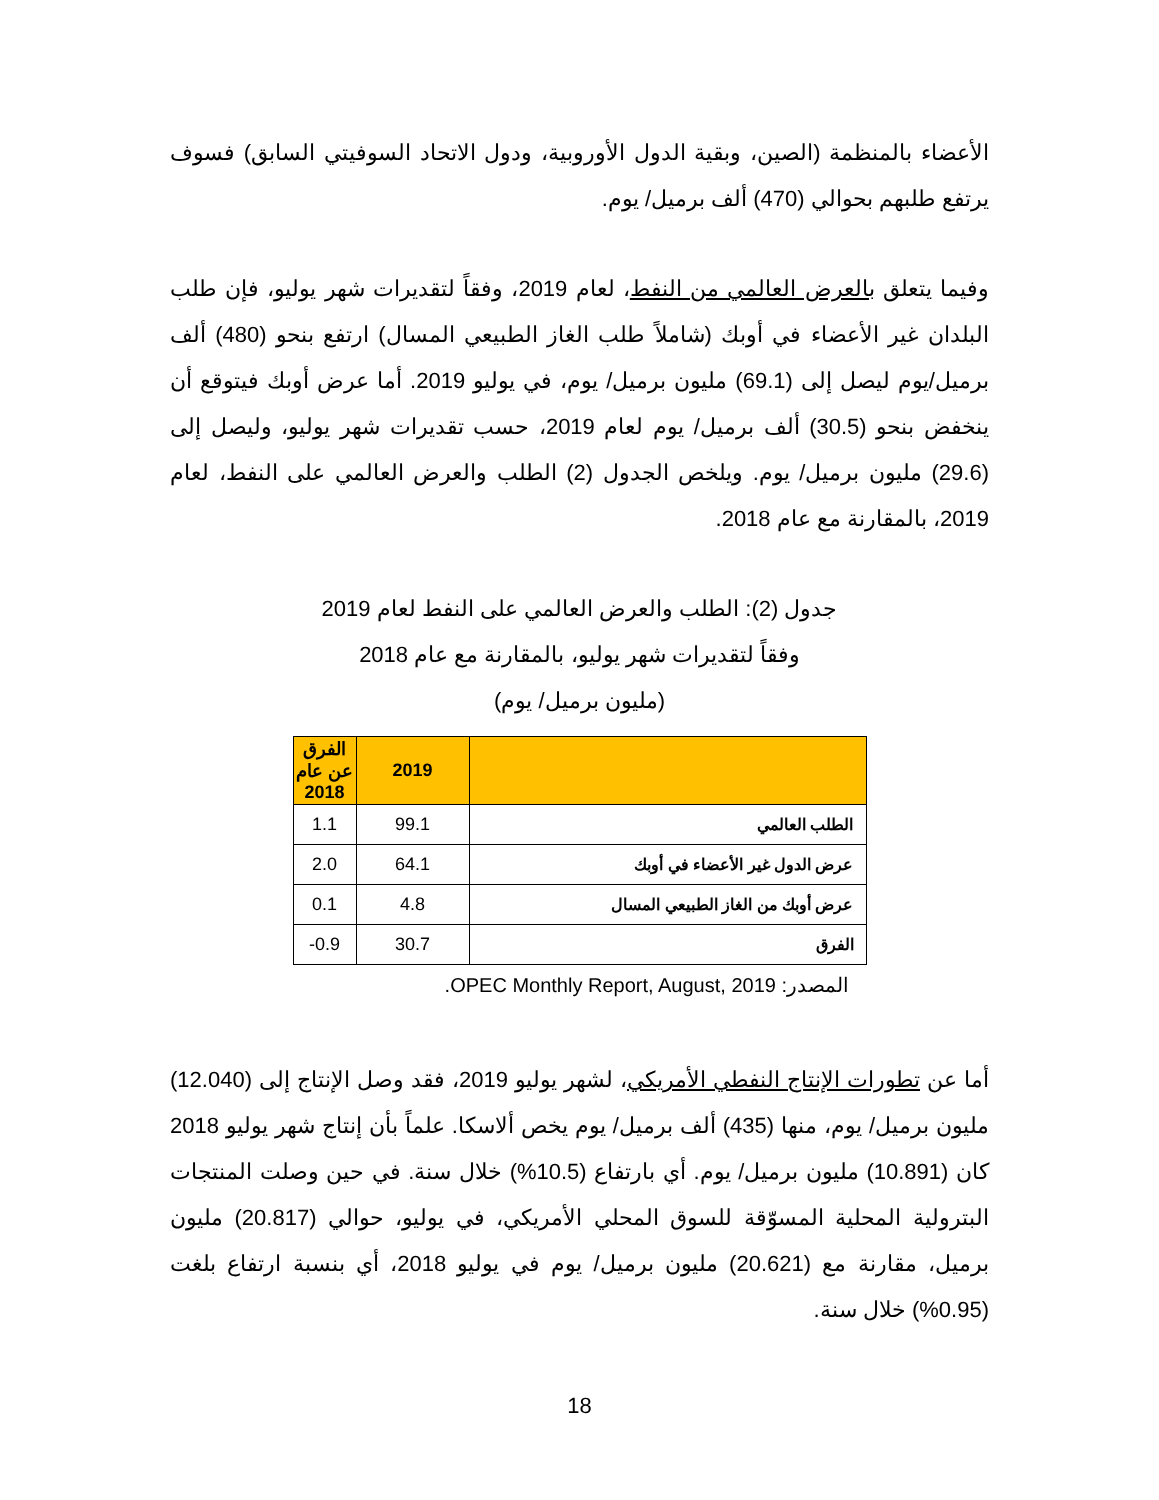الأعضاء بالمنظمة (الصين، وبقية الدول الأوروبية، ودول الاتحاد السوفيتي السابق) فسوف يرتفع طلبهم بحوالي (470) ألف برميل/ يوم.
وفيما يتعلق بالعرض العالمي من النفط، لعام 2019، وفقاً لتقديرات شهر يوليو، فإن طلب البلدان غير الأعضاء في أوبك (شاملاً طلب الغاز الطبيعي المسال) ارتفع بنحو (480) ألف برميل/يوم ليصل إلى (69.1) مليون برميل/ يوم، في يوليو 2019. أما عرض أوبك فيتوقع أن ينخفض بنحو (30.5) ألف برميل/ يوم لعام 2019، حسب تقديرات شهر يوليو، وليصل إلى (29.6) مليون برميل/ يوم. ويلخص الجدول (2) الطلب والعرض العالمي على النفط، لعام 2019، بالمقارنة مع عام 2018.
جدول (2): الطلب والعرض العالمي على النفط لعام 2019
وفقاً لتقديرات شهر يوليو، بالمقارنة مع عام 2018
(مليون برميل/ يوم)
| | 2019 | الفرق عن عام 2018 |
| --- | --- | --- |
| الطلب العالمي | 99.1 | 1.1 |
| عرض الدول غير الأعضاء في أوبك | 64.1 | 2.0 |
| عرض أوبك من الغاز الطبيعي المسال | 4.8 | 0.1 |
| الفرق | 30.7 | 0.9- |
المصدر: OPEC Monthly Report, August, 2019.
أما عن تطورات الإنتاج النفطي الأمريكي، لشهر يوليو 2019، فقد وصل الإنتاج إلى (12.040) مليون برميل/ يوم، منها (435) ألف برميل/ يوم يخص ألاسكا. علماً بأن إنتاج شهر يوليو 2018 كان (10.891) مليون برميل/ يوم. أي بارتفاع (10.5%) خلال سنة. في حين وصلت المنتجات البترولية المحلية المسوّقة للسوق المحلي الأمريكي، في يوليو، حوالي (20.817) مليون برميل، مقارنة مع (20.621) مليون برميل/ يوم في يوليو 2018، أي بنسبة ارتفاع بلغت (0.95%) خلال سنة.
18